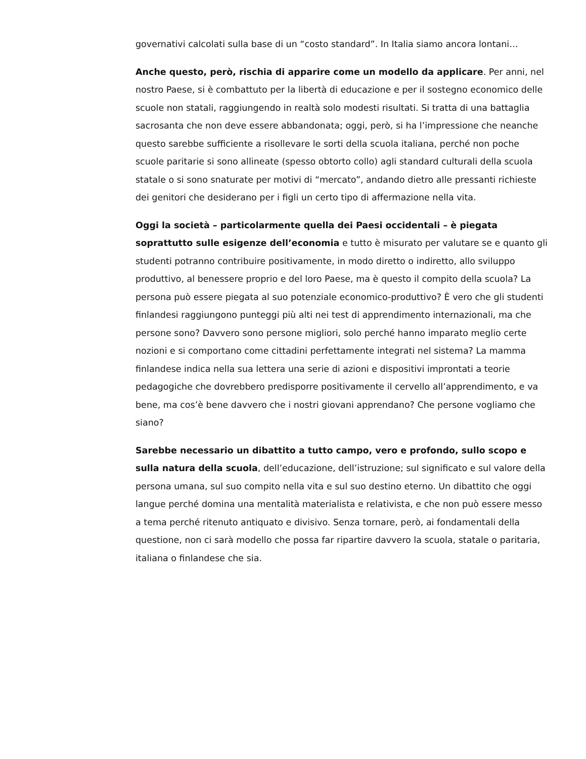governativi calcolati sulla base di un “costo standard”. In Italia siamo ancora lontani…
Anche questo, però, rischia di apparire come un modello da applicare. Per anni, nel nostro Paese, si è combattuto per la libertà di educazione e per il sostegno economico delle scuole non statali, raggiungendo in realtà solo modesti risultati. Si tratta di una battaglia sacrosanta che non deve essere abbandonata; oggi, però, si ha l’impressione che neanche questo sarebbe sufficiente a risollevare le sorti della scuola italiana, perché non poche scuole paritarie si sono allineate (spesso obtorto collo) agli standard culturali della scuola statale o si sono snaturate per motivi di “mercato”, andando dietro alle pressanti richieste dei genitori che desiderano per i figli un certo tipo di affermazione nella vita.
Oggi la società – particolarmente quella dei Paesi occidentali – è piegata soprattutto sulle esigenze dell’economia e tutto è misurato per valutare se e quanto gli studenti potranno contribuire positivamente, in modo diretto o indiretto, allo sviluppo produttivo, al benessere proprio e del loro Paese, ma è questo il compito della scuola? La persona può essere piegata al suo potenziale economico-produttivo? È vero che gli studenti finlandesi raggiungono punteggi più alti nei test di apprendimento internazionali, ma che persone sono? Davvero sono persone migliori, solo perché hanno imparato meglio certe nozioni e si comportano come cittadini perfettamente integrati nel sistema? La mamma finlandese indica nella sua lettera una serie di azioni e dispositivi improntati a teorie pedagogiche che dovrebbero predisporre positivamente il cervello all’apprendimento, e va bene, ma cos’è bene davvero che i nostri giovani apprendano? Che persone vogliamo che siano?
Sarebbe necessario un dibattito a tutto campo, vero e profondo, sullo scopo e sulla natura della scuola, dell’educazione, dell’istruzione; sul significato e sul valore della persona umana, sul suo compito nella vita e sul suo destino eterno. Un dibattito che oggi langue perché domina una mentalità materialista e relativista, e che non può essere messo a tema perché ritenuto antiquato e divisivo. Senza tornare, però, ai fondamentali della questione, non ci sarà modello che possa far ripartire davvero la scuola, statale o paritaria, italiana o finlandese che sia.